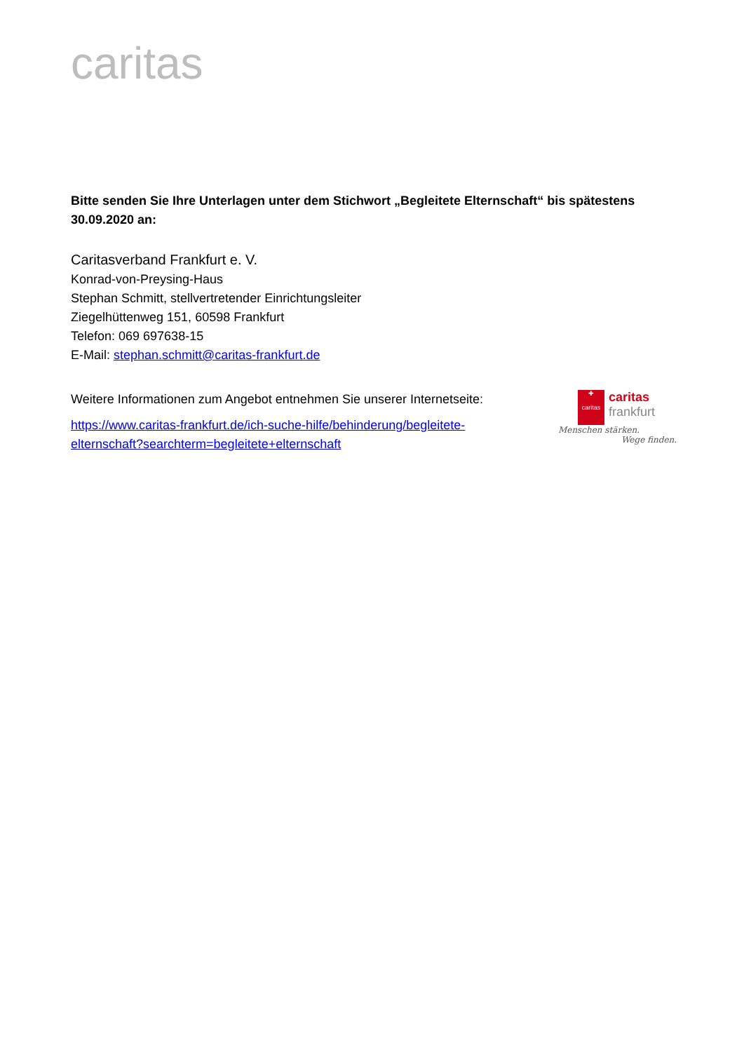caritas
Bitte senden Sie Ihre Unterlagen unter dem Stichwort „Begleitete Elternschaft“ bis spätestens 30.09.2020 an:
Caritasverband Frankfurt e. V.
Konrad-von-Preysing-Haus
Stephan Schmitt, stellvertretender Einrichtungsleiter
Ziegelhüttenweg 151, 60598 Frankfurt
Telefon: 069 697638-15
E-Mail: stephan.schmitt@caritas-frankfurt.de
Weitere Informationen zum Angebot entnehmen Sie unserer Internetseite:
https://www.caritas-frankfurt.de/ich-suche-hilfe/behinderung/begleitete-elternschaft?searchterm=begleitete+elternschaft
✚
caritas caritas
frankfurt
Menschen stärken.
Wege finden.